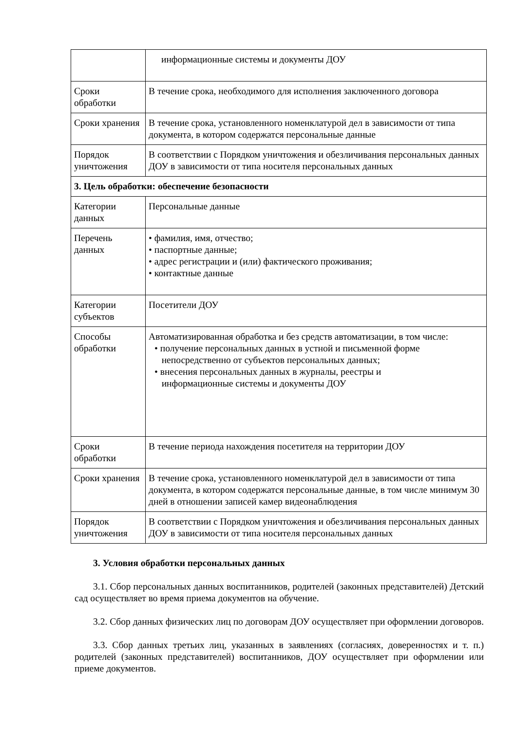| | информационные системы и документы ДОУ |
| Сроки обработки | В течение срока, необходимого для исполнения заключенного договора |
| Сроки хранения | В течение срока, установленного номенклатурой дел в зависимости от типа документа, в котором содержатся персональные данные |
| Порядок уничтожения | В соответствии с Порядком уничтожения и обезличивания персональных данных ДОУ в зависимости от типа носителя персональных данных |
| 3. Цель обработки: обеспечение безопасности | |
| Категории данных | Персональные данные |
| Перечень данных | • фамилия, имя, отчество; • паспортные данные; • адрес регистрации и (или) фактического проживания; • контактные данные |
| Категории субъектов | Посетители ДОУ |
| Способы обработки | Автоматизированная обработка и без средств автоматизации, в том числе: • получение персональных данных в устной и письменной форме непосредственно от субъектов персональных данных; • внесения персональных данных в журналы, реестры и информационные системы и документы ДОУ |
| Сроки обработки | В течение периода нахождения посетителя на территории ДОУ |
| Сроки хранения | В течение срока, установленного номенклатурой дел в зависимости от типа документа, в котором содержатся персональные данные, в том числе минимум 30 дней в отношении записей камер видеонаблюдения |
| Порядок уничтожения | В соответствии с Порядком уничтожения и обезличивания персональных данных ДОУ в зависимости от типа носителя персональных данных |
3. Условия обработки персональных данных
3.1. Сбор персональных данных воспитанников, родителей (законных представителей) Детский сад осуществляет во время приема документов на обучение.
3.2. Сбор данных физических лиц по договорам ДОУ осуществляет при оформлении договоров.
3.3. Сбор данных третьих лиц, указанных в заявлениях (согласиях, доверенностях и т. п.) родителей (законных представителей) воспитанников, ДОУ осуществляет при оформлении или приеме документов.